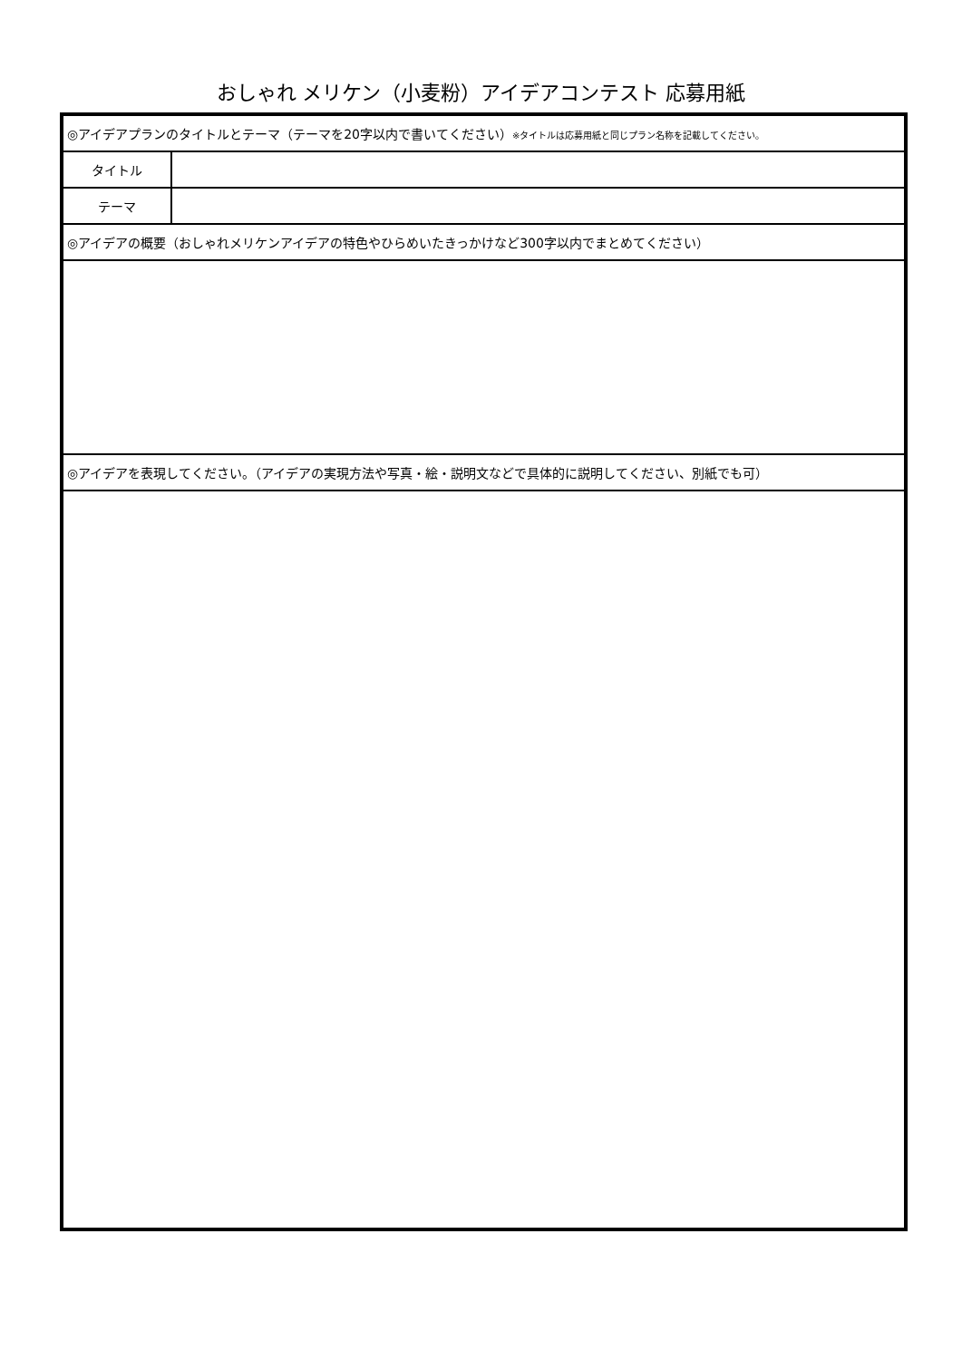おしゃれ メリケン（小麦粉）アイデアコンテスト 応募用紙
| ◎アイデアプランのタイトルとテーマ（テーマを20字以内で書いてください） ※タイトルは応募用紙と同じプラン名称を記載してください。 | |
| タイトル | |
| テーマ | |
| ◎アイデアの概要（おしゃれメリケンアイデアの特色やひらめいたきっかけなど300字以内でまとめてください） | |
| ◎アイデアを表現してください。（アイデアの実現方法や写真・絵・説明文などで具体的に説明してください、別紙でも可） | |